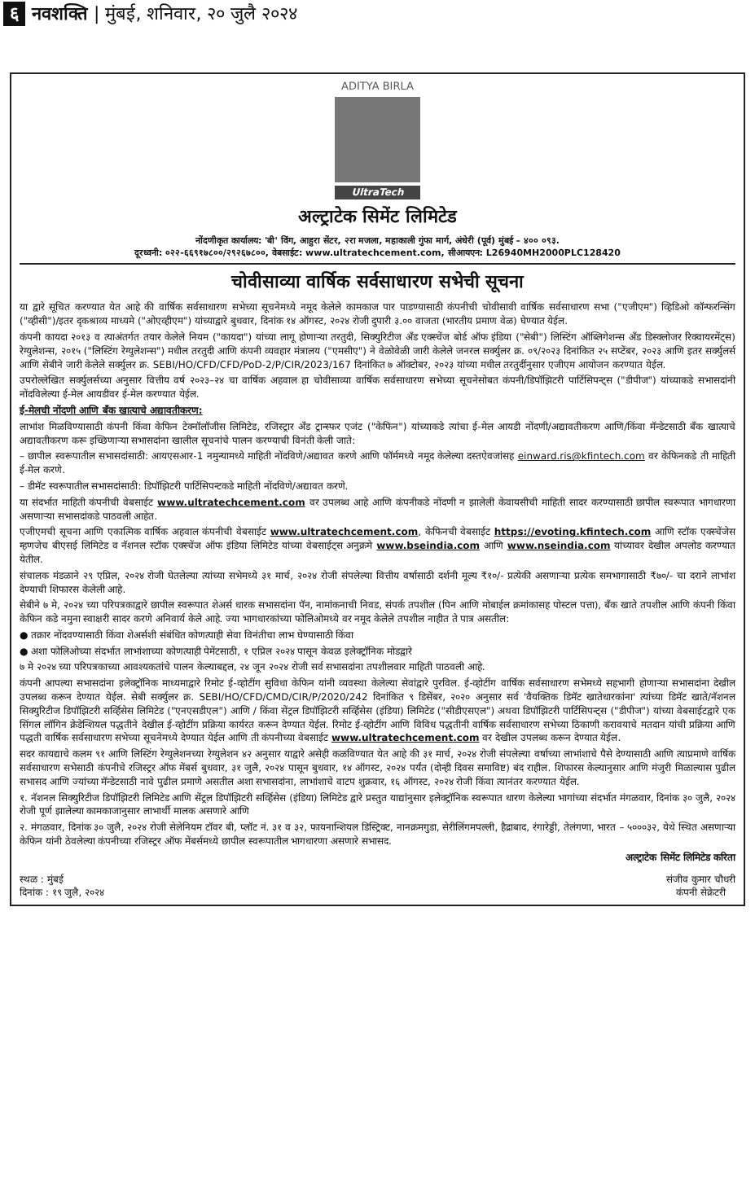६ नवशक्ति | मुंबई, शनिवार, २० जुलै २०२४
ADITYA BIRLA
UltraTech
अल्ट्राटेक सिमेंट लिमिटेड
नोंदणीकृत कार्यालय: 'बी' विंग, आहुरा सेंटर, २रा मजला, महाकाली गुंफा मार्ग, अंधेरी (पूर्व) मुंबई – ४०० ०९३.
दूरध्वनी: ०२२-६६९१७८००/२९२६७८००, वेबसाईट: www.ultratechcement.com, सीआयएन: L26940MH2000PLC128420
चोवीसाव्या वार्षिक सर्वसाधारण सभेची सूचना
या द्वारे सूचित करण्यात येत आहे की वार्षिक सर्वसाधारण सभेच्या सूचनेमध्ये नमूद केलेले कामकाज पार पाडण्यासाठी कंपनीची चोवीसावी वार्षिक सर्वसाधारण सभा ("एजीएम") व्हिडिओ कॉन्फरन्सिंग ("व्हीसी")/इतर दृकश्राव्य माध्यमे ("ओएव्हीएम") यांच्याद्वारे बुधवार, दिनांक १४ ऑगस्ट, २०२४ रोजी दुपारी ३.०० वाजता (भारतीय प्रमाण वेळ) घेण्यात येईल.
कंपनी कायदा २०१३ व त्याअंतर्गत तयार केलेले नियम ("कायदा") यांच्या लागू होणाऱ्या तरतुदी, सिक्युरिटीज अँड एक्स्चेंज बोर्ड ऑफ इंडिया ("सेबी") लिस्टिंग ऑब्लिगेशन्स अँड डिस्क्लोजर रिक्वायरमेंट्स) रेग्युलेशन्स, २०१५ ("लिस्टिंग रेग्युलेशन्स") मधील तरतुदी आणि कंपनी व्यवहार मंत्रालय ("एमसीए") ने वेळोवेळी जारी केलेले जनरल सर्क्युलर क्र. ०९/२०२३ दिनांकित २५ सप्टेंबर, २०२३ आणि इतर सर्क्युलर्स आणि सेबीने जारी केलेले सर्क्युलर क्र. SEBI/HO/CFD/CFD/PoD-2/P/CIR/2023/167 दिनांकित ७ ऑक्टोबर, २०२३ यांच्या मधील तरतुदींनुसार एजीएम आयोजन करण्यात येईल.
उपरोल्लेखित सर्क्युलर्सच्या अनुसार वित्तीय वर्ष २०२३–२४ चा वार्षिक अहवाल हा चोवीसाव्या वार्षिक सर्वसाधारण सभेच्या सूचनेसोबत कंपनी/डिपॉझिटरी पार्टिसिपन्ट्स ("डीपीज") यांच्याकडे सभासदांनी नोंदविलेल्या ई-मेल आयडीवर ई-मेल करण्यात येईल.
ई-मेलची नोंदणी आणि बँक खात्याचे अद्यावतीकरण:
लाभांश मिळविण्यासाठी कंपनी किंवा केफिन टेक्नॉलॉजीस लिमिटेड, रजिस्ट्रार अँड ट्रान्स्फर एजंट ("केफिन") यांच्याकडे त्यांचा ई-मेल आयडी नोंदणी/अद्यावतीकरण आणि/किंवा मॅन्डेटसाठी बँक खात्याचे अद्यावतीकरण करू इच्छिणाऱ्या सभासदांना खालील सूचनांचे पालन करण्याची विनंती केली जाते:
– छापील स्वरूपातील सभासदांसाठी: आयएसआर-1 नमुन्यामध्ये माहिती नोंदविणे/अद्यावत करणे आणि फॉर्ममध्ये नमूद केलेल्या दस्तऐवजांसह einward.ris@kfintech.com वर केफिनकडे ती माहिती ई-मेल करणे.
– डीमॅट स्वरूपातील सभासदांसाठी: डिपॉझिटरी पार्टिसिपन्टकडे माहिती नोंदविणे/अद्यावत करणे.
या संदर्भात माहिती कंपनीची वेबसाईट www.ultratechcement.com वर उपलब्ध आहे आणि कंपनीकडे नोंदणी न झालेली केवायसीची माहिती सादर करण्यासाठी छापील स्वरूपात भागधारणा असणाऱ्या सभासदांकडे पाठवली आहेत.
एजीएमची सूचना आणि एकात्मिक वार्षिक अहवाल कंपनीची वेबसाईट www.ultratechcement.com, केफिनची वेबसाईट https://evoting.kfintech.com आणि स्टॉक एक्स्चेंजेस म्हणजेच बीएसई लिमिटेड व नॅशनल स्टॉक एक्स्चेंज ऑफ इंडिया लिमिटेड यांच्या वेबसाईट्स अनुक्रमे www.bseindia.com आणि www.nseindia.com यांच्यावर देखील अपलोड करण्यात येतील.
संचालक मंडळाने २९ एप्रिल, २०२४ रोजी घेतलेल्या त्यांच्या सभेमध्ये ३१ मार्च, २०२४ रोजी संपलेल्या वित्तीय वर्षासाठी दर्शनी मूल्य ₹१०/- प्रत्येकी असणाऱ्या प्रत्येक समभागासाठी ₹७०/- चा दराने लाभांश देण्याची शिफारस केलेली आहे.
सेबीने ७ मे, २०२४ च्या परिपत्रकाद्वारे छापील स्वरूपात शेअर्स धारक सभासदांना पॅन, नामांकनाची निवड, संपर्क तपशील (पिन आणि मोबाईल क्रमांकासह पोस्टल पत्ता), बँक खाते तपशील आणि कंपनी किंवा केफिन कडे नमुना स्वाक्षरी सादर करणे अनिवार्य केले आहे. ज्या भागधारकांच्या फोलिओमध्ये वर नमूद केलेले तपशील नाहीत ते पात्र असतील:
● तक्रार नोंदवण्यासाठी किंवा शेअर्सशी संबंधित कोणत्याही सेवा विनंतीचा लाभ घेण्यासाठी किंवा
● अशा फोलिओच्या संदर्भात लाभांशाच्या कोणत्याही पेमेंटसाठी, १ एप्रिल २०२४ पासून केवळ इलेक्ट्रॉनिक मोडद्वारे
७ मे २०२४ च्या परिपत्रकाच्या आवश्यकतांचे पालन केल्याबद्दल, २४ जून २०२४ रोजी सर्व सभासदांना तपशीलवार माहिती पाठवली आहे.
कंपनी आपल्या सभासदांना इलेक्ट्रॉनिक माध्यमाद्वारे रिमोट ई-व्होटींग सुविधा केफिन यांनी व्यवस्था केलेल्या सेवांद्वारे पुरविल. ई-व्होटींग वार्षिक सर्वसाधारण सभेमध्ये सहभागी होणाऱ्या सभासदांना देखील उपलब्ध करून देण्यात येईल. सेबी सर्क्युलर क्र. SEBI/HO/CFD/CMD/CIR/P/2020/242 दिनांकित ९ डिसेंबर, २०२० अनुसार सर्व 'वैयक्तिक डिमॅट खातेधारकांना' त्यांच्या डिमॅट खाते/नॅशनल सिक्युरिटीज डिपॉझिटरी सर्व्हिसेस लिमिटेड ("एनएसडीएल") आणि / किंवा सेंट्रल डिपॉझिटरी सर्व्हिसेस (इंडिया) लिमिटेड ("सीडीएसएल") अथवा डिपॉझिटरी पार्टिसिपन्ट्स ("डीपीज") यांच्या वेबसाईटद्वारे एक सिंगल लॉगिन क्रेडेन्शियल पद्धतीने देखील ई-व्होटींग प्रक्रिया कार्यरत करून देण्यात येईल. रिमोट ई-व्होटींग आणि विविध पद्धतीनी वार्षिक सर्वसाधारण सभेच्या ठिकाणी करावयाचे मतदान यांची प्रक्रिया आणि पद्धती वार्षिक सर्वसाधारण सभेच्या सूचनेमध्ये देण्यात येईल आणि ती कंपनीच्या वेबसाईट www.ultratechcement.com वर देखील उपलब्ध करून देण्यात येईल.
सदर कायद्याचे कलम ९१ आणि लिस्टिंग रेग्युलेशनच्या रेग्युलेशन ४२ अनुसार याद्वारे असेही कळविण्यात येत आहे की ३१ मार्च, २०२४ रोजी संपलेल्या वर्षाच्या लाभांशाचे पैसे देण्यासाठी आणि त्याप्रमाणे वार्षिक सर्वसाधारण सभेसाठी कंपनीचे रजिस्ट्रर ऑफ मेंबर्स बुधवार, ३१ जुलै, २०२४ पासून बुधवार, १४ ऑगस्ट, २०२४ पर्यंत (दोन्ही दिवस समाविष्ट) बंद राहील. शिफारस केल्यानुसार आणि मंजुरी मिळाल्यास पुढील सभासद आणि ज्यांच्या मॅन्डेटसाठी नावे पुढील प्रमाणे असतील अशा सभासदांना, लाभांशाचे वाटप शुक्रवार, १६ ऑगस्ट, २०२४ रोजी किंवा त्यानंतर करण्यात येईल.
१. नॅशनल सिक्युरिटीज डिपॉझिटरी लिमिटेड आणि सेंट्रल डिपॉझिटरी सर्व्हिसेस (इंडिया) लिमिटेड द्वारे प्रस्तुत याद्यांनुसार इलेक्ट्रॉनिक स्वरूपात धारण केलेल्या भागांच्या संदर्भात मंगळवार, दिनांक ३० जुलै, २०२४ रोजी पूर्ण झालेल्या कामकाजानुसार लाभार्थी मालक असणारे आणि
२. मंगळवार, दिनांक ३० जुलै, २०२४ रोजी सेलेनियम टॉवर बी, प्लॉट नं. ३१ व ३२, फायनान्शियल डिस्ट्रिक्ट, नानक्रमगुडा, सेरीलिंगमपल्ली, हैद्राबाद, रंगारेड्डी, तेलंगणा, भारत – ५०००३२, येथे स्थित असणाऱ्या केफिन यांनी ठेवलेल्या कंपनीच्या रजिस्ट्रर ऑफ मेंबर्समध्ये छापील स्वरूपातील भागधारणा असणारे सभासद.
अल्ट्राटेक सिमेंट लिमिटेड करिता
स्थळ : मुंबई
दिनांक : १९ जुलै, २०२४
संजीव कुमार चौधरी
कंपनी सेक्रेटरी